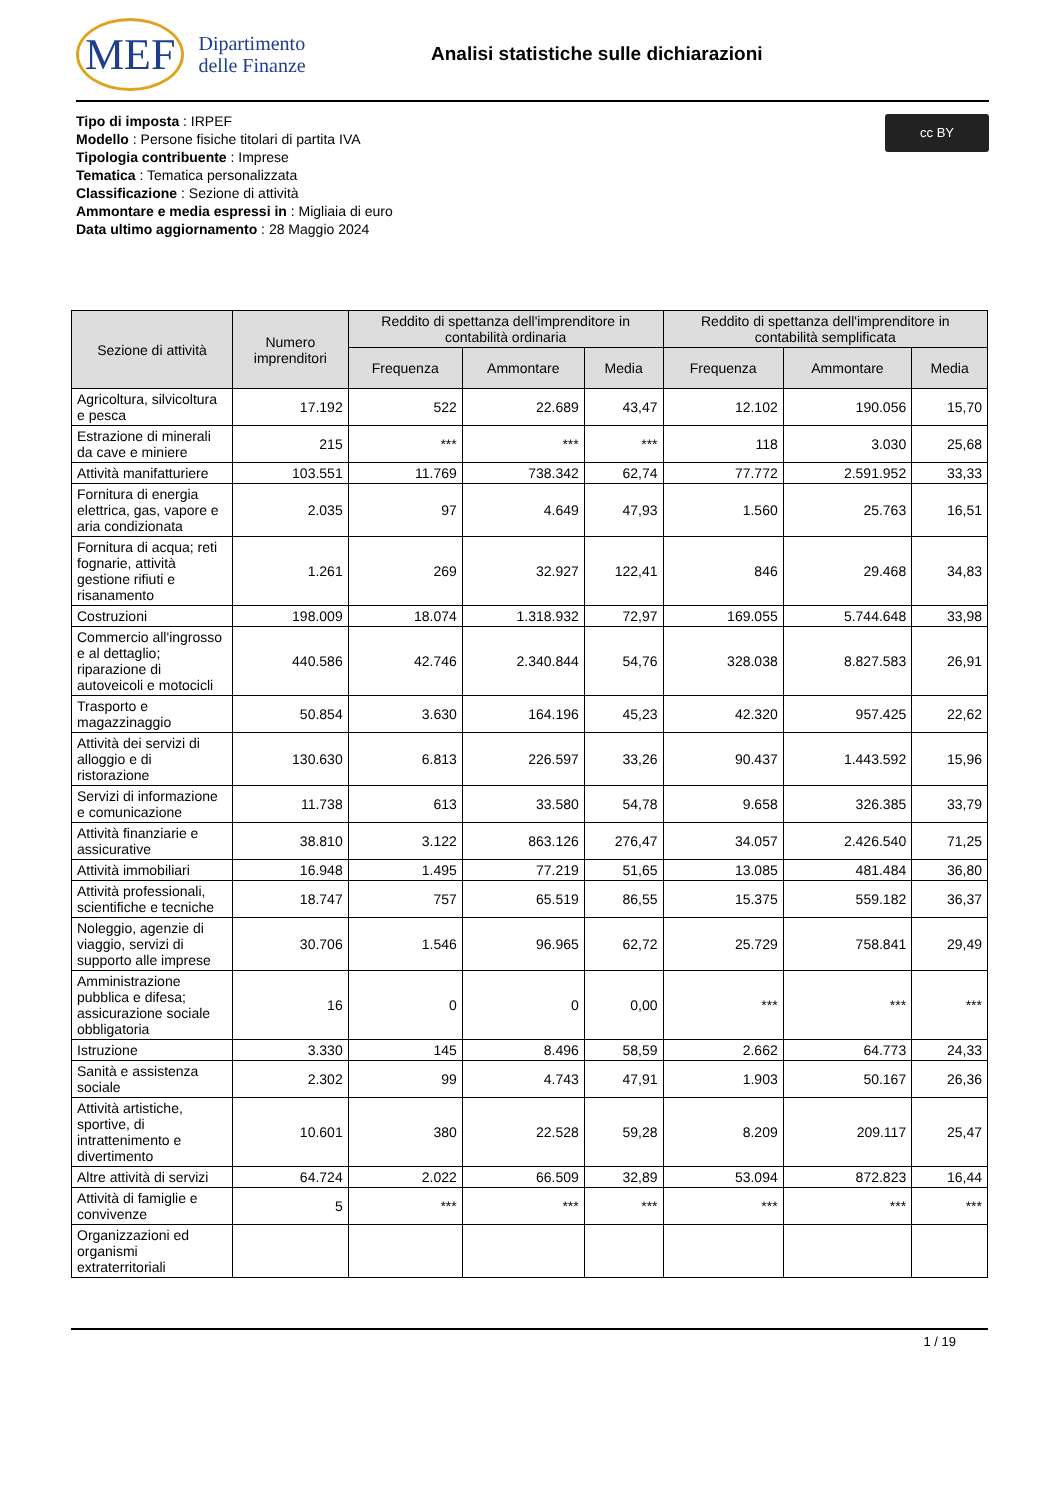MEF Dipartimento
delle Finanze
Analisi statistiche sulle dichiarazioni
cc BY
Tipo di imposta : IRPEF
Modello : Persone fisiche titolari di partita IVA
Tipologia contribuente : Imprese
Tematica : Tematica personalizzata
Classificazione : Sezione di attività
Ammontare e media espressi in : Migliaia di euro
Data ultimo aggiornamento : 28 Maggio 2024
| Sezione di attività | Numero imprenditori | Reddito di spettanza dell'imprenditore in contabilità ordinaria | | | Reddito di spettanza dell'imprenditore in contabilità semplificata | | |
| --- | --- | --- | --- | --- | --- | --- | --- |
| | | Frequenza | Ammontare | Media | Frequenza | Ammontare | Media |
| Agricoltura, silvicoltura e pesca | 17.192 | 522 | 22.689 | 43,47 | 12.102 | 190.056 | 15,70 |
| Estrazione di minerali da cave e miniere | 215 | *** | *** | *** | 118 | 3.030 | 25,68 |
| Attività manifatturiere | 103.551 | 11.769 | 738.342 | 62,74 | 77.772 | 2.591.952 | 33,33 |
| Fornitura di energia elettrica, gas, vapore e aria condizionata | 2.035 | 97 | 4.649 | 47,93 | 1.560 | 25.763 | 16,51 |
| Fornitura di acqua; reti fognarie, attività gestione rifiuti e risanamento | 1.261 | 269 | 32.927 | 122,41 | 846 | 29.468 | 34,83 |
| Costruzioni | 198.009 | 18.074 | 1.318.932 | 72,97 | 169.055 | 5.744.648 | 33,98 |
| Commercio all'ingrosso e al dettaglio; riparazione di autoveicoli e motocicli | 440.586 | 42.746 | 2.340.844 | 54,76 | 328.038 | 8.827.583 | 26,91 |
| Trasporto e magazzinaggio | 50.854 | 3.630 | 164.196 | 45,23 | 42.320 | 957.425 | 22,62 |
| Attività dei servizi di alloggio e di ristorazione | 130.630 | 6.813 | 226.597 | 33,26 | 90.437 | 1.443.592 | 15,96 |
| Servizi di informazione e comunicazione | 11.738 | 613 | 33.580 | 54,78 | 9.658 | 326.385 | 33,79 |
| Attività finanziarie e assicurative | 38.810 | 3.122 | 863.126 | 276,47 | 34.057 | 2.426.540 | 71,25 |
| Attività immobiliari | 16.948 | 1.495 | 77.219 | 51,65 | 13.085 | 481.484 | 36,80 |
| Attività professionali, scientifiche e tecniche | 18.747 | 757 | 65.519 | 86,55 | 15.375 | 559.182 | 36,37 |
| Noleggio, agenzie di viaggio, servizi di supporto alle imprese | 30.706 | 1.546 | 96.965 | 62,72 | 25.729 | 758.841 | 29,49 |
| Amministrazione pubblica e difesa; assicurazione sociale obbligatoria | 16 | 0 | 0 | 0,00 | *** | *** | *** |
| Istruzione | 3.330 | 145 | 8.496 | 58,59 | 2.662 | 64.773 | 24,33 |
| Sanità e assistenza sociale | 2.302 | 99 | 4.743 | 47,91 | 1.903 | 50.167 | 26,36 |
| Attività artistiche, sportive, di intrattenimento e divertimento | 10.601 | 380 | 22.528 | 59,28 | 8.209 | 209.117 | 25,47 |
| Altre attività di servizi | 64.724 | 2.022 | 66.509 | 32,89 | 53.094 | 872.823 | 16,44 |
| Attività di famiglie e convivenze | 5 | *** | *** | *** | *** | *** | *** |
| Organizzazioni ed organismi extraterritoriali | | | | | | | |
1 / 19